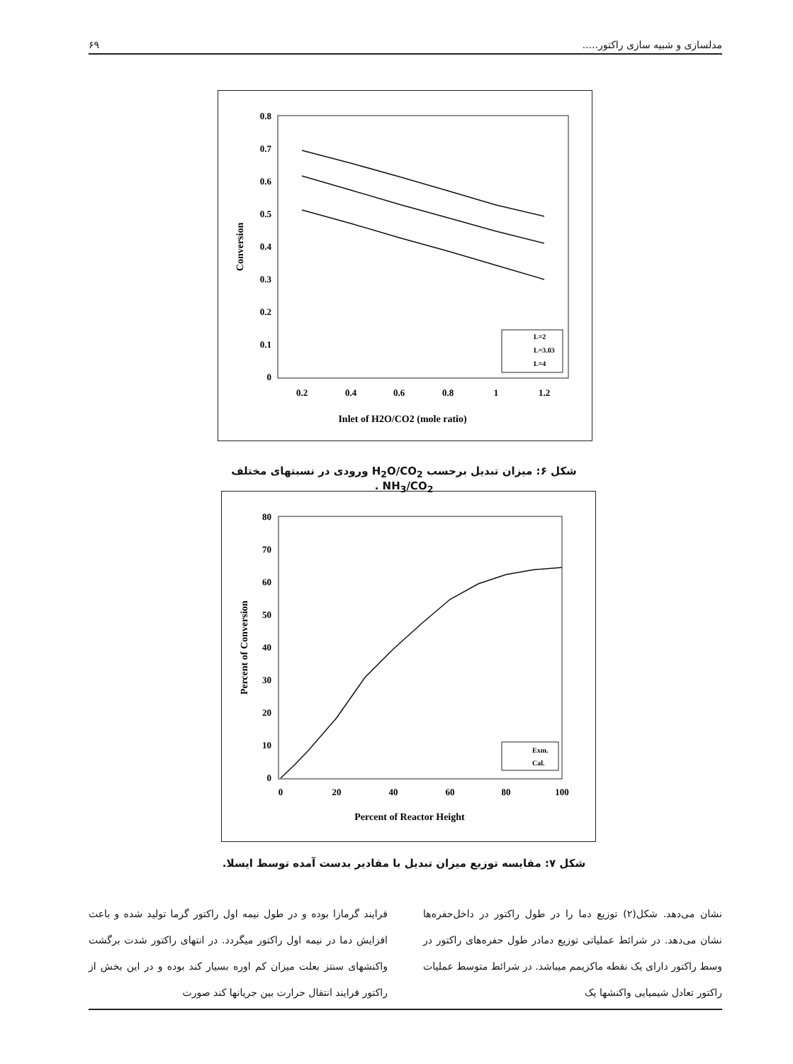مدلسازی و شبیه سازی راکتور..... ۶۹
0.8
0.7
0.6
0.5
0.4
0.3
0.2
0.1
0
0.2
0.4
0.6
0.8
1
1.2
Inlet of H2O/CO2 (mole ratio)
Conversion
L=2
L=3.03
L=4
شکل ۶: میزان تبدیل برحسب H<sub>2</sub>O/CO<sub>2</sub> ورودی در نسبتهای مختلف NH<sub>3</sub>/CO<sub>2</sub> .
80
70
60
50
40
30
20
10
0
0
20
40
60
80
100
Percent of Reactor Height
Percent of Conversion
Exm.
Cal.
شکل ۷: مقایسه توزیع میزان تبدیل با مقادیر بدست آمده توسط ایسلا.
نشان می‌دهد. شکل(۲) توزیع دما را در طول راکتور در داخل‌حفره‌ها نشان می‌دهد. در شرائط عملیاتی توزیع دمادر طول حفره‌های راکتور در وسط راکتور دارای یک نقطه ماکزیمم میباشد. در شرائط متوسط عملیات راکتور تعادل شیمیایی واکنشها یک
فرایند گرمازا بوده و در طول نیمه اول راکتور گرما تولید شده و باعث افزایش دما در نیمه اول راکتور میگردد. در انتهای راکتور شدت برگشت واکنشهای سنتز بعلت میزان کم اوره بسیار کند بوده و در این بخش از راکتور فرایند انتقال حرارت بین جریانها کند صورت